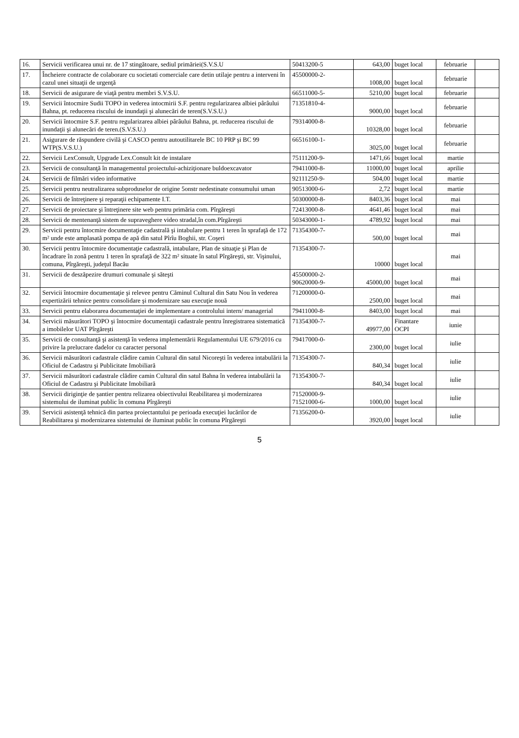| 16. | Servicii verificarea unui nr. de 17 stingătoare, sediul primăriei(S.V.S.U | 50413200-5 | 643,00 | buget local | februarie | |
| 17. | Încheiere contracte de colaborare cu societati comerciale care detin utilaje pentru a interveni în cazul unei situaţii de urgenţă | 45500000-2- | 1008,00 | buget local | februarie | |
| 18. | Servicii de asigurare de viaţă pentru membri S.V.S.U. | 66511000-5- | 5210,00 | buget local | februarie | |
| 19. | Servicii întocmire Sudii TOPO in vederea intocmirii S.F. pentru regularizarea albiei pârâului Bahna, pt. reducerea riscului de inundaţii şi alunecări de teren(S.V.S.U.) | 71351810-4- | 9000,00 | buget local | februarie | |
| 20. | Servicii întocmire S.F. pentru regularizarea albiei pârâului Bahna, pt. reducerea riscului de inundaţii şi alunecări de teren.(S.V.S.U.) | 79314000-8- | 10328,00 | buget local | februarie | |
| 21. | Asigurare de răspundere civilă şi CASCO pentru autoutilitarele BC 10 PRP şi BC 99 WTP(S.V.S.U.) | 66516100-1- | 3025,00 | buget local | februarie | |
| 22. | Servicii LexConsult, Upgrade Lex.Consult kit de instalare | 75111200-9- | 1471,66 | buget local | martie | |
| 23. | Servicii de consultanţă în managementul proiectului-achiziţionare buldoexcavator | 79411000-8- | 11000,00 | buget local | aprilie | |
| 24. | Servicii de filmări video informative | 92111250-9- | 504,00 | buget local | martie | |
| 25. | Servicii pentru neutralizarea subproduselor de origine 5onstr nedestinate consumului uman | 90513000-6- | 2,72 | buget local | martie | |
| 26. | Servicii de întreţinere şi reparaţii echipamente I.T. | 50300000-8- | 8403,36 | buget local | mai | |
| 27. | Servicii de proiectare şi întreţinere site web pentru primăria com. Pîrgăreşti | 72413000-8- | 4641,46 | buget local | mai | |
| 28. | Servicii de mentenanţă sistem de supraveghere video stradal,în com.Pîrgăreşti | 50343000-1- | 4789,92 | buget local | mai | |
| 29. | Servicii pentru întocmire documentaţie cadastrală şi intabulare pentru 1 teren în sprafaţă de 172 m² unde este amplasată pompa de apă din satul Pîrîu Boghii, str. Coşeri | 71354300-7- | 500,00 | buget local | mai | |
| 30. | Servicii pentru întocmire documentaţie cadastrală, intabulare, Plan de situaţie şi Plan de încadrare în zonă pentru 1 teren în sprafaţă de 322 m² situate în satul Pîrgăreşti, str. Vişinului, comuna, Pîrgăreşti, judeţul Bacău | 71354300-7- | 10000 | buget local | mai | |
| 31. | Servicii de deszăpezire drumuri comunale şi săteşti | 45500000-2- 90620000-9- | 45000,00 | buget local | mai | |
| 32. | Servicii întocmire documentaţie şi relevee pentru Căminul Cultural din Satu Nou în vederea expertizării tehnice pentru consolidare şi modernizare sau execuţie nouă | 71200000-0- | 2500,00 | buget local | mai | |
| 33. | Servicii pentru elaborarea documentaţiei de implementare a controlului intern/ managerial | 79411000-8- | 8403,00 | buget local | mai | |
| 34. | Servicii măsurători TOPO şi întocmire documentaţii cadastrale pentru înregistrarea sistematică a imobilelor UAT Pîrgăreşti | 71354300-7- | 49977,00 | Finantare OCPI | iunie | |
| 35. | Servicii de consultanţă şi asistenţă în vederea implementării Regulamentului UE 679/2016 cu privire la prelucrare dadelor cu caracter personal | 79417000-0- | 2300,00 | buget local | iulie | |
| 36. | Servicii măsurători cadastrale clădire camin Cultural din satul Nicoreşti în vederea intabulării la Oficiul de Cadastru şi Publicitate Imobiliară | 71354300-7- | 840,34 | buget local | iulie | |
| 37. | Servicii măsurători cadastrale clădire camin Cultural din satul Bahna în vederea intabulării la Oficiul de Cadastru şi Publicitate Imobiliară | 71354300-7- | 840,34 | buget local | iulie | |
| 38. | Servicii diriginţie de şantier pentru relizarea obiectivului Reabilitarea şi modernizarea sistemului de iluminat public în comuna Pîrgăreşti | 71520000-9- 71521000-6- | 1000,00 | buget local | iulie | |
| 39. | Servicii asistenţă tehnică din partea proiectantului pe perioada execuţiei lucărilor de Reabilitarea şi modernizarea sistemului de iluminat public în comuna Pîrgăreşti | 71356200-0- | 3920,00 | buget local | iulie | |
5